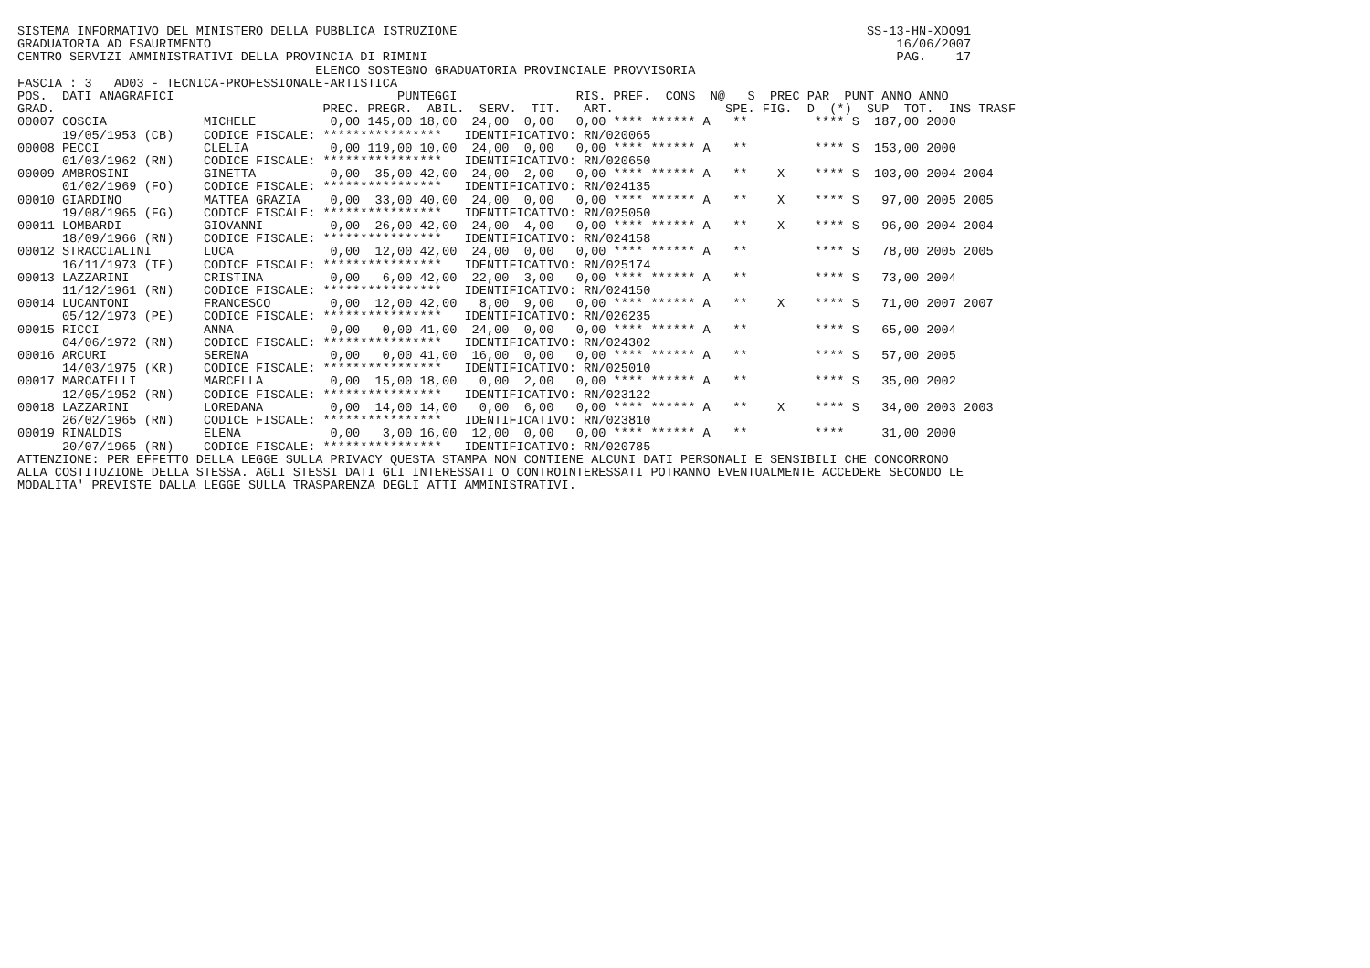SISTEMA INFORMATIVO DEL MINISTERO DELLA PUBBLICA ISTRUZIONE                                                       SS-13-HN-XDO91
GRADUATORIA AD ESAURIMENTO                                                                                            16/06/2007
CENTRO SERVIZI AMMINISTRATIVI DELLA PROVINCIA DI RIMINI                                                               PAG.    17
                                        ELENCO SOSTEGNO GRADUATORIA PROVINCIALE PROVVISORIA
FASCIA : 3   AD03 - TECNICA-PROFESSIONALE-ARTISTICA
POS.  DATI ANAGRAFICI                              PUNTEGGI                RIS. PREF.  CONS  N@   S  PREC PAR  PUNT ANNO ANNO
GRAD.                                    PREC. PREGR.  ABIL.  SERV.  TIT.   ART.               SPE. FIG.  D  (*)  SUP  TOT.  INS TRASF
00007 COSCIA             MICHELE          0,00 145,00 18,00  24,00  0,00   0,00 **** ****** A   **         **** S  187,00 2000
      19/05/1953 (CB)    CODICE FISCALE: ****************   IDENTIFICATIVO: RN/020065
00008 PECCI              CLELIA           0,00 119,00 10,00  24,00  0,00   0,00 **** ****** A   **         **** S  153,00 2000
      01/03/1962 (RN)    CODICE FISCALE: ****************   IDENTIFICATIVO: RN/020650
00009 AMBROSINI          GINETTA          0,00  35,00 42,00  24,00  2,00   0,00 **** ****** A   **    X    **** S  103,00 2004 2004
      01/02/1969 (FO)    CODICE FISCALE: ****************   IDENTIFICATIVO: RN/024135
00010 GIARDINO           MATTEA GRAZIA    0,00  33,00 40,00  24,00  0,00   0,00 **** ****** A   **    X    **** S   97,00 2005 2005
      19/08/1965 (FG)    CODICE FISCALE: ****************   IDENTIFICATIVO: RN/025050
00011 LOMBARDI           GIOVANNI         0,00  26,00 42,00  24,00  4,00   0,00 **** ****** A   **    X    **** S   96,00 2004 2004
      18/09/1966 (RN)    CODICE FISCALE: ****************   IDENTIFICATIVO: RN/024158
00012 STRACCIALINI       LUCA             0,00  12,00 42,00  24,00  0,00   0,00 **** ****** A   **         **** S   78,00 2005 2005
      16/11/1973 (TE)    CODICE FISCALE: ****************   IDENTIFICATIVO: RN/025174
00013 LAZZARINI          CRISTINA         0,00   6,00 42,00  22,00  3,00   0,00 **** ****** A   **         **** S   73,00 2004
      11/12/1961 (RN)    CODICE FISCALE: ****************   IDENTIFICATIVO: RN/024150
00014 LUCANTONI          FRANCESCO        0,00  12,00 42,00   8,00  9,00   0,00 **** ****** A   **    X    **** S   71,00 2007 2007
      05/12/1973 (PE)    CODICE FISCALE: ****************   IDENTIFICATIVO: RN/026235
00015 RICCI              ANNA             0,00   0,00 41,00  24,00  0,00   0,00 **** ****** A   **         **** S   65,00 2004
      04/06/1972 (RN)    CODICE FISCALE: ****************   IDENTIFICATIVO: RN/024302
00016 ARCURI             SERENA           0,00   0,00 41,00  16,00  0,00   0,00 **** ****** A   **         **** S   57,00 2005
      14/03/1975 (KR)    CODICE FISCALE: ****************   IDENTIFICATIVO: RN/025010
00017 MARCATELLI         MARCELLA         0,00  15,00 18,00   0,00  2,00   0,00 **** ****** A   **         **** S   35,00 2002
      12/05/1952 (RN)    CODICE FISCALE: ****************   IDENTIFICATIVO: RN/023122
00018 LAZZARINI          LOREDANA         0,00  14,00 14,00   0,00  6,00   0,00 **** ****** A   **    X    **** S   34,00 2003 2003
      26/02/1965 (RN)    CODICE FISCALE: ****************   IDENTIFICATIVO: RN/023810
00019 RINALDIS           ELENA            0,00   3,00 16,00  12,00  0,00   0,00 **** ****** A   **         ****     31,00 2000
      20/07/1965 (RN)    CODICE FISCALE: ****************   IDENTIFICATIVO: RN/020785
ATTENZIONE: PER EFFETTO DELLA LEGGE SULLA PRIVACY QUESTA STAMPA NON CONTIENE ALCUNI DATI PERSONALI E SENSIBILI CHE CONCORRONO
ALLA COSTITUZIONE DELLA STESSA. AGLI STESSI DATI GLI INTERESSATI O CONTROINTERESSATI POTRANNO EVENTUALMENTE ACCEDERE SECONDO LE
MODALITA' PREVISTE DALLA LEGGE SULLA TRASPARENZA DEGLI ATTI AMMINISTRATIVI.